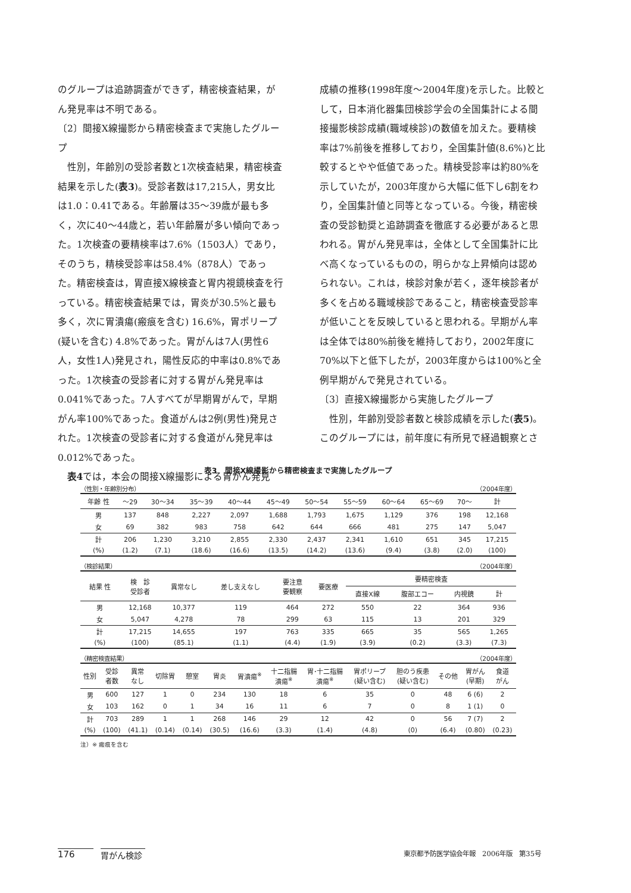のグループは追跡調査ができず，精密検査結果，がん発見率は不明である。
〔2〕間接X線撮影から精密検査まで実施したグループ
性別，年齢別の受診者数と1次検査結果，精密検査結果を示した(表3)。受診者数は17,215人，男女比は1.0：0.41である。年齢層は35～39歳が最も多く，次に40～44歳と，若い年齢層が多い傾向であった。1次検査の要精検率は7.6%（1503人）であり，そのうち，精検受診率は58.4%（878人）であった。精密検査は，胃直接X線検査と胃内視鏡検査を行っている。精密検査結果では，胃炎が30.5%と最も多く，次に胃潰瘍(瘢痕を含む) 16.6%，胃ポリープ(疑いを含む) 4.8%であった。胃がんは7人(男性6人，女性1人)発見され，陽性反応的中率は0.8%であった。1次検査の受診者に対する胃がん発見率は0.041%であった。7人すべてが早期胃がんで，早期がん率100%であった。食道がんは2例(男性)発見された。1次検査の受診者に対する食道がん発見率は0.012%であった。
表4では，本会の間接X線撮影による胃がん発見
成績の推移(1998年度～2004年度)を示した。比較として，日本消化器集団検診学会の全国集計による間接撮影検診成績(職域検診)の数値を加えた。要精検率は7%前後を推移しており，全国集計値(8.6%)と比較するとやや低値であった。精検受診率は約80%を示していたが，2003年度から大幅に低下し6割をわり，全国集計値と同等となっている。今後，精密検査の受診勧奨と追跡調査を徹底する必要があると思われる。胃がん発見率は，全体として全国集計に比べ高くなっているものの，明らかな上昇傾向は認められない。これは，検診対象が若く，逐年検診者が多くを占める職域検診であること，精密検査受診率が低いことを反映していると思われる。早期がん率は全体では80%前後を維持しており，2002年度に70%以下と低下したが，2003年度からは100%と全例早期がんで発見されている。
〔3〕直接X線撮影から実施したグループ
性別，年齢別受診者数と検診成績を示した(表5)。このグループには，前年度に有所見で経過観察とさ
表3　間接X線撮影から精密検査まで実施したグループ
（性別・年齢別分布） （2004年度）
| 年齢 性 | ～29 | 30～34 | 35～39 | 40～44 | 45～49 | 50～54 | 55～59 | 60～64 | 65～69 | 70～ | 計 |
| --- | --- | --- | --- | --- | --- | --- | --- | --- | --- | --- | --- |
| 男 | 137 | 848 | 2,227 | 2,097 | 1,688 | 1,793 | 1,675 | 1,129 | 376 | 198 | 12,168 |
| 女 | 69 | 382 | 983 | 758 | 642 | 644 | 666 | 481 | 275 | 147 | 5,047 |
| 計 | 206 | 1,230 | 3,210 | 2,855 | 2,330 | 2,437 | 2,341 | 1,610 | 651 | 345 | 17,215 |
| (%) | (1.2) | (7.1) | (18.6) | (16.6) | (13.5) | (14.2) | (13.6) | (9.4) | (3.8) | (2.0) | (100) |
（検診結果） （2004年度）
| 結果 性 | 検 診 受診者 | 異常なし | 差し支えなし | 要注意 要観察 | 要医療 | 要精密検査 | | | |
| --- | --- | --- | --- | --- | --- | --- | --- | --- | --- |
| | | | | | | 直接X線 | 腹部エコー | 内視鏡 | 計 |
| 男 | 12,168 | 10,377 | 119 | 464 | 272 | 550 | 22 | 364 | 936 |
| 女 | 5,047 | 4,278 | 78 | 299 | 63 | 115 | 13 | 201 | 329 |
| 計 | 17,215 | 14,655 | 197 | 763 | 335 | 665 | 35 | 565 | 1,265 |
| (%) | (100) | (85.1) | (1.1) | (4.4) | (1.9) | (3.9) | (0.2) | (3.3) | (7.3) |
（精密検査結果） （2004年度）
| 性別 | 受診 者数 | 異常 なし | 切除胃 | 憩室 | 胃炎 | 胃潰瘍<sup>※</sup> | 十二指腸 潰瘍<sup>※</sup> | 胃･十二指腸 潰瘍<sup>※</sup> | 胃ポリープ (疑い含む) | 胆のう疾患 (疑い含む) | その他 | 胃がん (早期) | 食道 がん |
| --- | --- | --- | --- | --- | --- | --- | --- | --- | --- | --- | --- | --- | --- |
| 男 | 600 | 127 | 1 | 0 | 234 | 130 | 18 | 6 | 35 | 0 | 48 | 6 (6) | 2 |
| 女 | 103 | 162 | 0 | 1 | 34 | 16 | 11 | 6 | 7 | 0 | 8 | 1 (1) | 0 |
| 計 | 703 | 289 | 1 | 1 | 268 | 146 | 29 | 12 | 42 | 0 | 56 | 7 (7) | 2 |
| (%) | (100) | (41.1) | (0.14) | (0.14) | (30.5) | (16.6) | (3.3) | (1.4) | (4.8) | (0) | (6.4) | (0.80) | (0.23) |
注）※ 瘢痕を含む
176 胃がん検診 東京都予防医学協会年報　2006年版　第35号